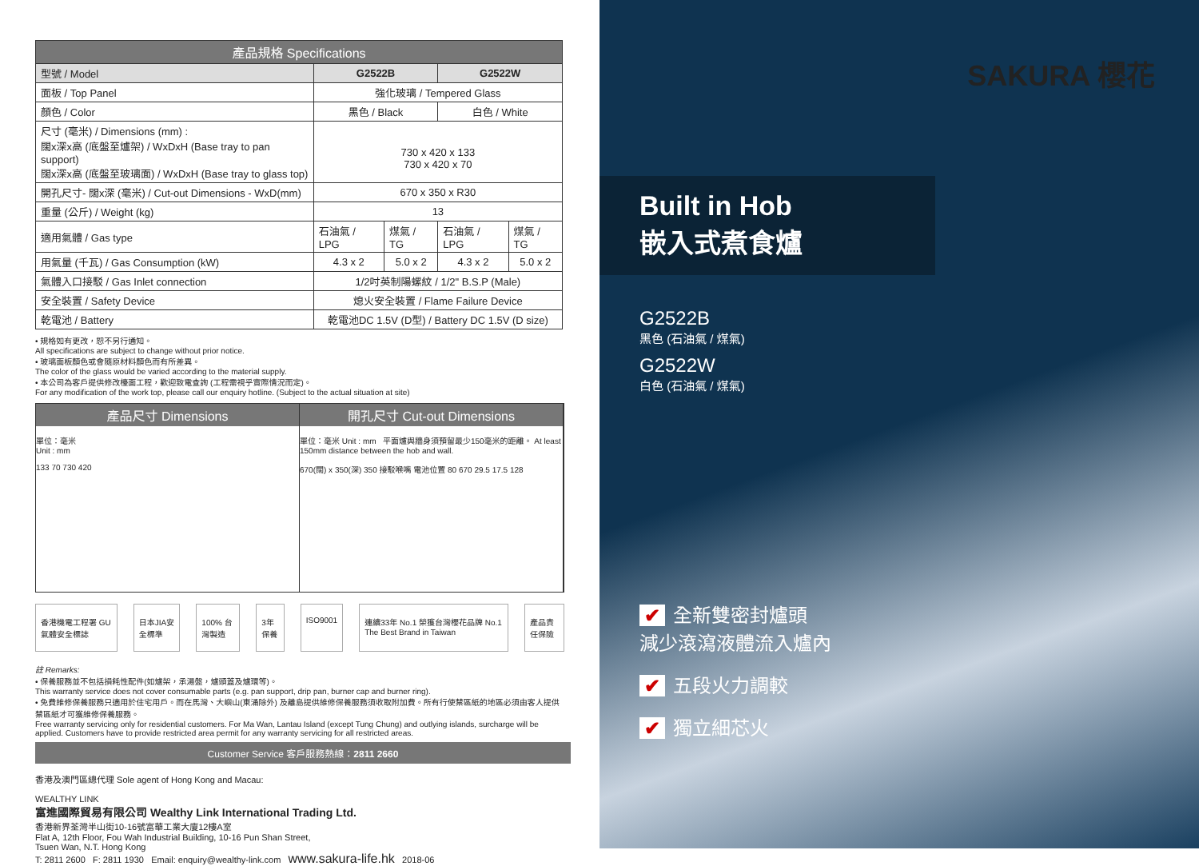| 產品規格 Specifications | | | | |
| --- | --- | --- | --- | --- |
| 型號 / Model | G2522B | | G2522W | |
| 面板 / Top Panel | 強化玻璃 / Tempered Glass | | | |
| 顏色 / Color | 黑色 / Black | | 白色 / White | |
| 尺寸 (毫米) / Dimensions (mm) : 闊x深x高 (底盤至爐架) / WxDxH (Base tray to pan support) 闊x深x高 (底盤至玻璃面) / WxDxH (Base tray to glass top) | 730 x 420 x 133 730 x 420 x 70 | | | |
| 開孔尺寸- 闊x深 (毫米) / Cut-out Dimensions - WxD(mm) | 670 x 350 x R30 | | | |
| 重量 (公斤) / Weight (kg) | 13 | | | |
| 適用氣體 / Gas type | 石油氣 / LPG | 煤氣 / TG | 石油氣 / LPG | 煤氣 / TG |
| 用氣量 (千瓦) / Gas Consumption (kW) | 4.3 x 2 | 5.0 x 2 | 4.3 x 2 | 5.0 x 2 |
| 氣體入口接駁 / Gas Inlet connection | 1/2吋英制陽螺紋 / 1/2" B.S.P (Male) | | | |
| 安全裝置 / Safety Device | 熄火安全裝置 / Flame Failure Device | | | |
| 乾電池 / Battery | 乾電池DC 1.5V (D型) / Battery DC 1.5V (D size) | | | |
• 規格如有更改，恕不另行通知。
All specifications are subject to change without prior notice.
• 玻璃面板顏色或會隨原材料顏色而有所差異。
The color of the glass would be varied according to the material supply.
• 本公司為客戶提供修改檯面工程，歡迎致電查詢 (工程需視乎實際情況而定)。
For any modification of the work top, please call our enquiry hotline. (Subject to the actual situation at site)
產品尺寸 Dimensions
單位：毫米
Unit : mm
133 70 730 420
開孔尺寸 Cut-out Dimensions
單位：毫米 Unit : mm 平面爐與牆身須預留最少150毫米的距離。 At least 150mm distance between the hob and wall.
670(闊) x 350(深) 350 接駁喉嘴 電池位置 80 670 29.5 17.5 128
香港機電工程署 GU氣體安全標誌 日本JIA安全標準 100% 台灣製造 3年保養 ISO9001 連續33年 No.1 榮獲台灣櫻花品牌 No.1 The Best Brand in Taiwan 產品責任保險
註 Remarks:
• 保養服務並不包括損耗性配件(如爐架，承湯盤，爐頭蓋及爐環等)。
This warranty service does not cover consumable parts (e.g. pan support, drip pan, burner cap and burner ring).
• 免費維修保養服務只適用於住宅用戶。而在馬灣、大嶼山(東涌除外) 及離島提供維修保養服務須收取附加費。所有行使禁區紙的地區必須由客人提供禁區紙才可獲維修保養服務。
Free warranty servicing only for residential customers. For Ma Wan, Lantau Island (except Tung Chung) and outlying islands, surcharge will be applied. Customers have to provide restricted area permit for any warranty servicing for all restricted areas.
Customer Service 客戶服務熱線：2811 2660
香港及澳門區總代理 Sole agent of Hong Kong and Macau:
WEALTHY LINK
富進國際貿易有限公司 Wealthy Link International Trading Ltd.
香港新界荃灣半山街10-16號富華工業大廈12樓A室
Flat A, 12th Floor, Fou Wah Industrial Building, 10-16 Pun Shan Street,
Tsuen Wan, N.T. Hong Kong
T: 2811 2600 F: 2811 1930 Email: enquiry@wealthy-link.com www.sakura-life.hk 2018-06
SAKURA 櫻花
Built in Hob
嵌入式煮食爐
G2522B
黑色 (石油氣 / 煤氣)
G2522W
白色 (石油氣 / 煤氣)
✔ 全新雙密封爐頭
減少滾瀉液體流入爐內
✔ 五段火力調較
✔ 獨立細芯火